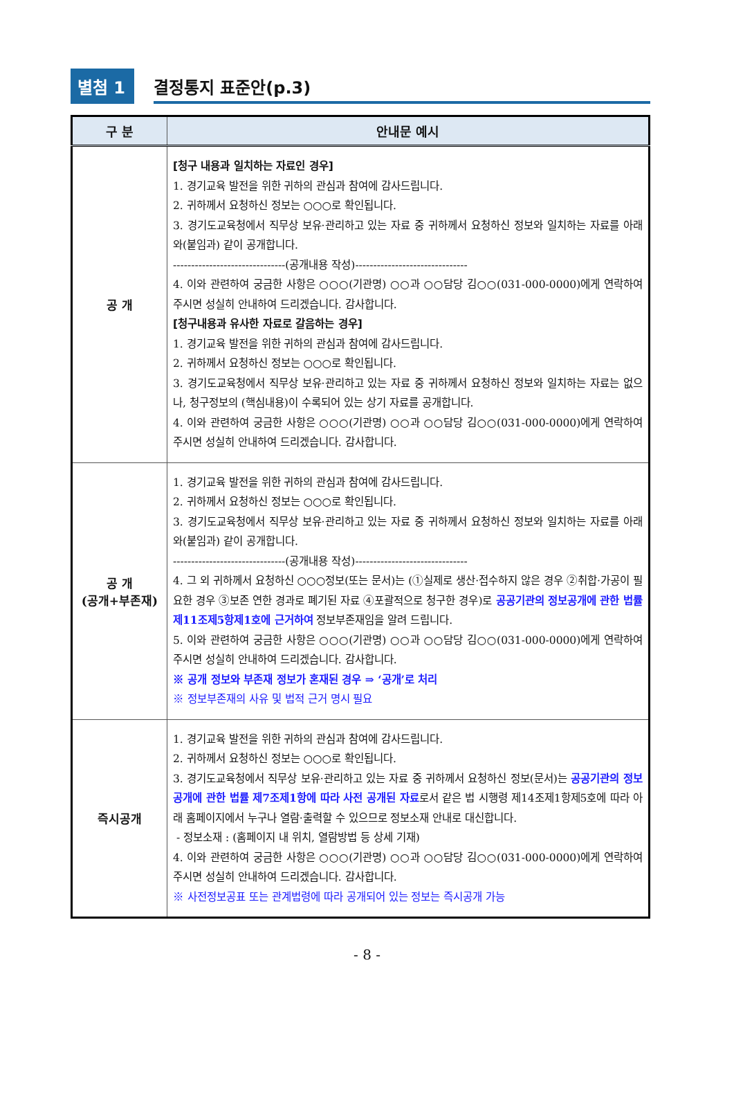별첨 1
결정통지 표준안(p.3)
| 구 분 | 안내문 예시 |
| --- | --- |
| 공 개 | [청구 내용과 일치하는 자료인 경우] 1. 경기교육 발전을 위한 귀하의 관심과 참여에 감사드립니다. 2. 귀하께서 요청하신 정보는 ○○○로 확인됩니다. 3. 경기도교육청에서 직무상 보유·관리하고 있는 자료 중 귀하께서 요청하신 정보와 일치하는 자료를 아래와(붙임과) 같이 공개합니다. -------------------------------(공개내용 작성)------------------------------- 4. 이와 관련하여 궁금한 사항은 ○○○(기관명) ○○과 ○○담당 김○○(031-000-0000)에게 연락하여 주시면 성실히 안내하여 드리겠습니다. 감사합니다. [청구내용과 유사한 자료로 갈음하는 경우] 1. 경기교육 발전을 위한 귀하의 관심과 참여에 감사드립니다. 2. 귀하께서 요청하신 정보는 ○○○로 확인됩니다. 3. 경기도교육청에서 직무상 보유·관리하고 있는 자료 중 귀하께서 요청하신 정보와 일치하는 자료는 없으나, 청구정보의 (핵심내용)이 수록되어 있는 상기 자료를 공개합니다. 4. 이와 관련하여 궁금한 사항은 ○○○(기관명) ○○과 ○○담당 김○○(031-000-0000)에게 연락하여 주시면 성실히 안내하여 드리겠습니다. 감사합니다. |
| 공 개 (공개+부존재) | 1. 경기교육 발전을 위한 귀하의 관심과 참여에 감사드립니다. 2. 귀하께서 요청하신 정보는 ○○○로 확인됩니다. 3. 경기도교육청에서 직무상 보유·관리하고 있는 자료 중 귀하께서 요청하신 정보와 일치하는 자료를 아래와(붙임과) 같이 공개합니다. -------------------------------(공개내용 작성)------------------------------- 4. 그 외 귀하께서 요청하신 ○○○정보(또는 문서)는 (①실제로 생산·접수하지 않은 경우 ②취합·가공이 필요한 경우 ③보존 연한 경과로 폐기된 자료 ④포괄적으로 청구한 경우)로 공공기관의 정보공개에 관한 법률 제11조제5항제1호에 근거하여 정보부존재임을 알려 드립니다. 5. 이와 관련하여 궁금한 사항은 ○○○(기관명) ○○과 ○○담당 김○○(031-000-0000)에게 연락하여 주시면 성실히 안내하여 드리겠습니다. 감사합니다. ※ 공개 정보와 부존재 정보가 혼재된 경우 ⇒ ‘공개’로 처리 ※ 정보부존재의 사유 및 법적 근거 명시 필요 |
| 즉시공개 | 1. 경기교육 발전을 위한 귀하의 관심과 참여에 감사드립니다. 2. 귀하께서 요청하신 정보는 ○○○로 확인됩니다. 3. 경기도교육청에서 직무상 보유·관리하고 있는 자료 중 귀하께서 요청하신 정보(문서)는 공공기관의 정보공개에 관한 법률 제7조제1항에 따라 사전 공개된 자료 로서 같은 법 시행령 제14조제1항제5호에 따라 아래 홈페이지에서 누구나 열람·출력할 수 있으므로 정보소재 안내로 대신합니다. - 정보소재 : (홈페이지 내 위치, 열람방법 등 상세 기재) 4. 이와 관련하여 궁금한 사항은 ○○○(기관명) ○○과 ○○담당 김○○(031-000-0000)에게 연락하여 주시면 성실히 안내하여 드리겠습니다. 감사합니다. ※ 사전정보공표 또는 관계법령에 따라 공개되어 있는 정보는 즉시공개 가능 |
- 8 -